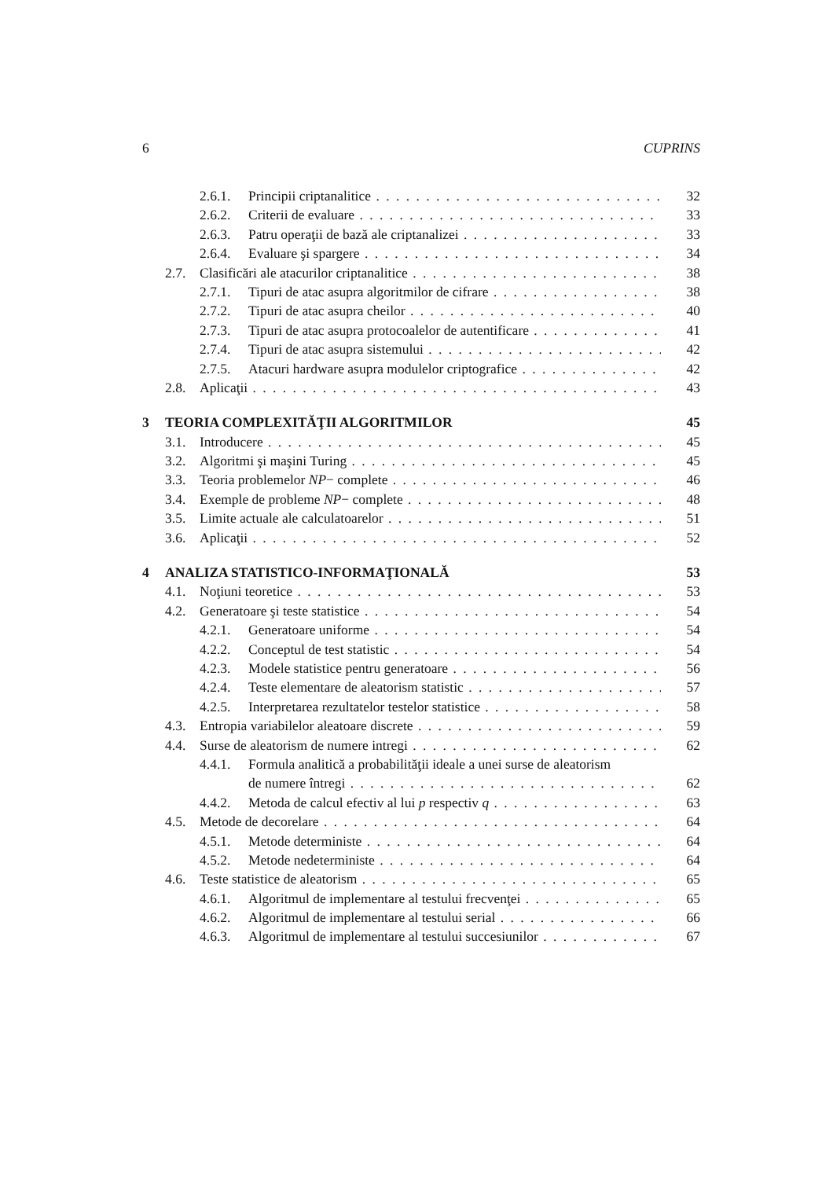6 CUPRINS
2.6.1. Principii criptanalitice 32
2.6.2. Criterii de evaluare 33
2.6.3. Patru operaţii de bază ale criptanalizei 33
2.6.4. Evaluare şi spargere 34
2.7. Clasificări ale atacurilor criptanalitice 38
2.7.1. Tipuri de atac asupra algoritmilor de cifrare 38
2.7.2. Tipuri de atac asupra cheilor 40
2.7.3. Tipuri de atac asupra protocoalelor de autentificare 41
2.7.4. Tipuri de atac asupra sistemului 42
2.7.5. Atacuri hardware asupra modulelor criptografice 42
2.8. Aplicaţii 43
3 TEORIA COMPLEXITĂŢII ALGORITMILOR 45
3.1. Introducere 45
3.2. Algoritmi şi maşini Turing 45
3.3. Teoria problemelor NP− complete 46
3.4. Exemple de probleme NP− complete 48
3.5. Limite actuale ale calculatoarelor 51
3.6. Aplicaţii 52
4 ANALIZA STATISTICO-INFORMAŢIONALĂ 53
4.1. Noţiuni teoretice 53
4.2. Generatoare şi teste statistice 54
4.2.1. Generatoare uniforme 54
4.2.2. Conceptul de test statistic 54
4.2.3. Modele statistice pentru generatoare 56
4.2.4. Teste elementare de aleatorism statistic 57
4.2.5. Interpretarea rezultatelor testelor statistice 58
4.3. Entropia variabilelor aleatoare discrete 59
4.4. Surse de aleatorism de numere intregi 62
4.4.1. Formula analitică a probabilităţii ideale a unei surse de aleatorism
de numere întregi 62
4.4.2. Metoda de calcul efectiv al lui p respectiv q 63
4.5. Metode de decorelare 64
4.5.1. Metode deterministe 64
4.5.2. Metode nedeterministe 64
4.6. Teste statistice de aleatorism 65
4.6.1. Algoritmul de implementare al testului frecvenţei 65
4.6.2. Algoritmul de implementare al testului serial 66
4.6.3. Algoritmul de implementare al testului succesiunilor 67